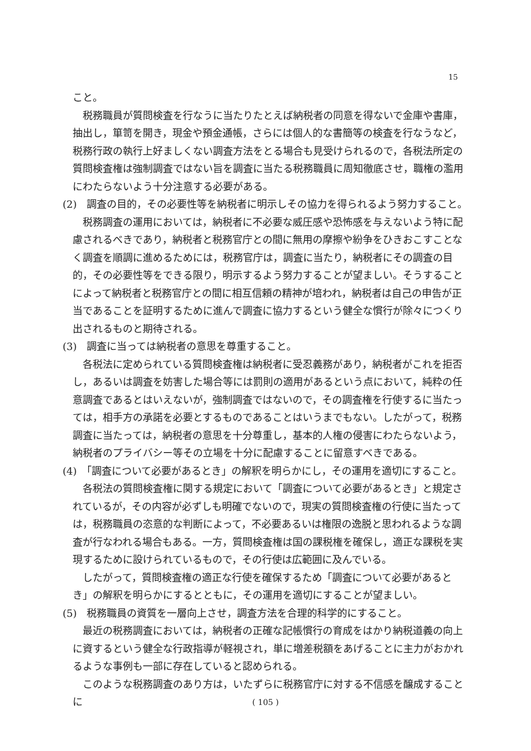15
こと。
税務職員が質問検査を行なうに当たりたとえば納税者の同意を得ないで金庫や書庫，抽出し，箪笥を開き，現金や預金通帳，さらには個人的な書簡等の検査を行なうなど，税務行政の執行上好ましくない調査方法をとる場合も見受けられるので，各税法所定の質問検査権は強制調査ではない旨を調査に当たる税務職員に周知徹底させ，職権の濫用にわたらないよう十分注意する必要がある。
(2)　調査の目的，その必要性等を納税者に明示しその協力を得られるよう努力すること。
税務調査の運用においては，納税者に不必要な威圧感や恐怖感を与えないよう特に配慮されるべきであり，納税者と税務官庁との間に無用の摩擦や紛争をひきおこすことなく調査を順調に進めるためには，税務官庁は，調査に当たり，納税者にその調査の目的，その必要性等をできる限り，明示するよう努力することが望ましい。そうすることによって納税者と税務官庁との間に相互信頼の精神が培われ，納税者は自己の申告が正当であることを証明するために進んで調査に協力するという健全な慣行が除々につくり出されるものと期待される。
(3)　調査に当っては納税者の意思を尊重すること。
各税法に定められている質問検査権は納税者に受忍義務があり，納税者がこれを拒否し，あるいは調査を妨害した場合等には罰則の適用があるという点において，純粋の任意調査であるとはいえないが，強制調査ではないので，その調査権を行使するに当たっては，相手方の承諾を必要とするものであることはいうまでもない。したがって，税務調査に当たっては，納税者の意思を十分尊重し，基本的人権の侵害にわたらないよう，納税者のプライバシー等その立場を十分に配慮することに留意すべきである。
(4)　「調査について必要があるとき」の解釈を明らかにし，その運用を適切にすること。
各税法の質問検査権に関する規定において「調査について必要があるとき」と規定されているが，その内容が必ずしも明確でないので，現実の質問検査権の行使に当たっては，税務職員の恣意的な判断によって，不必要あるいは権限の逸脱と思われるような調査が行なわれる場合もある。一方，質問検査権は国の課税権を確保し，適正な課税を実現するために設けられているもので，その行使は広範囲に及んでいる。
したがって，質問検査権の適正な行使を確保するため「調査について必要があるとき」の解釈を明らかにするとともに，その運用を適切にすることが望ましい。
(5)　税務職員の資質を一層向上させ，調査方法を合理的科学的にすること。
最近の税務調査においては，納税者の正確な記帳慣行の育成をはかり納税道義の向上に資するという健全な行政指導が軽視され，単に増差税額をあげることに主力がおかれるような事例も一部に存在していると認められる。
このような税務調査のあり方は，いたずらに税務官庁に対する不信感を醸成することに
( 105 )